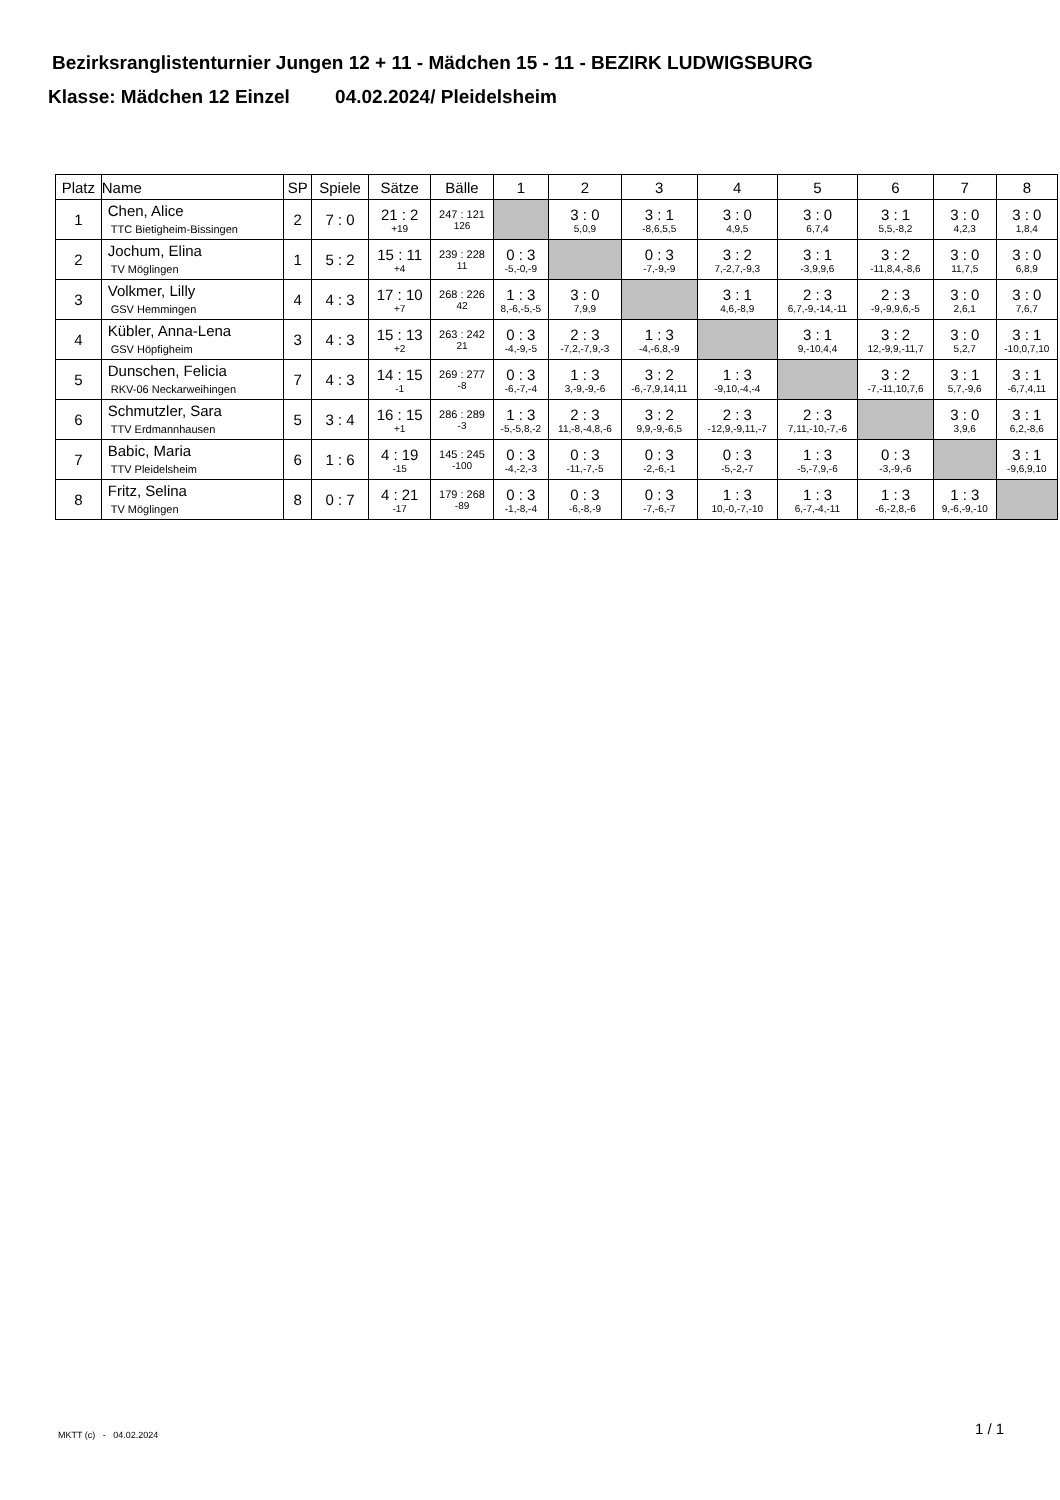Bezirksranglistenturnier Jungen 12 + 11 - Mädchen 15 - 11 - BEZIRK LUDWIGSBURG
Klasse: Mädchen 12 Einzel 04.02.2024/ Pleidelsheim
| Platz | Name | SP | Spiele | Sätze | Bälle | 1 | 2 | 3 | 4 | 5 | 6 | 7 | 8 |
| --- | --- | --- | --- | --- | --- | --- | --- | --- | --- | --- | --- | --- | --- |
| 1 | Chen, Alice TTC Bietigheim-Bissingen | 2 | 7 : 0 | 21 : 2 +19 | 247 : 121 126 | | 3 : 0 5,0,9 | 3 : 1 -8,6,5,5 | 3 : 0 4,9,5 | 3 : 0 6,7,4 | 3 : 1 5,5,-8,2 | 3 : 0 4,2,3 | 3 : 0 1,8,4 |
| 2 | Jochum, Elina TV Möglingen | 1 | 5 : 2 | 15 : 11 +4 | 239 : 228 11 | 0 : 3 -5,-0,-9 | | 0 : 3 -7,-9,-9 | 3 : 2 7,-2,7,-9,3 | 3 : 1 -3,9,9,6 | 3 : 2 -11,8,4,-8,6 | 3 : 0 11,7,5 | 3 : 0 6,8,9 |
| 3 | Volkmer, Lilly GSV Hemmingen | 4 | 4 : 3 | 17 : 10 +7 | 268 : 226 42 | 1 : 3 8,-6,-5,-5 | 3 : 0 7,9,9 | | 3 : 1 4,6,-8,9 | 2 : 3 6,7,-9,-14,-11 | 2 : 3 -9,-9,9,6,-5 | 3 : 0 2,6,1 | 3 : 0 7,6,7 |
| 4 | Kübler, Anna-Lena GSV Höpfigheim | 3 | 4 : 3 | 15 : 13 +2 | 263 : 242 21 | 0 : 3 -4,-9,-5 | 2 : 3 -7,2,-7,9,-3 | 1 : 3 -4,-6,8,-9 | | 3 : 1 9,-10,4,4 | 3 : 2 12,-9,9,-11,7 | 3 : 0 5,2,7 | 3 : 1 -10,0,7,10 |
| 5 | Dunschen, Felicia RKV-06 Neckarweihingen | 7 | 4 : 3 | 14 : 15 -1 | 269 : 277 -8 | 0 : 3 -6,-7,-4 | 1 : 3 3,-9,-9,-6 | 3 : 2 -6,-7,9,14,11 | 1 : 3 -9,10,-4,-4 | | 3 : 2 -7,-11,10,7,6 | 3 : 1 5,7,-9,6 | 3 : 1 -6,7,4,11 |
| 6 | Schmutzler, Sara TTV Erdmannhausen | 5 | 3 : 4 | 16 : 15 +1 | 286 : 289 -3 | 1 : 3 -5,-5,8,-2 | 2 : 3 11,-8,-4,8,-6 | 3 : 2 9,9,-9,-6,5 | 2 : 3 -12,9,-9,11,-7 | 2 : 3 7,11,-10,-7,-6 | | 3 : 0 3,9,6 | 3 : 1 6,2,-8,6 |
| 7 | Babic, Maria TTV Pleidelsheim | 6 | 1 : 6 | 4 : 19 -15 | 145 : 245 -100 | 0 : 3 -4,-2,-3 | 0 : 3 -11,-7,-5 | 0 : 3 -2,-6,-1 | 0 : 3 -5,-2,-7 | 1 : 3 -5,-7,9,-6 | 0 : 3 -3,-9,-6 | | 3 : 1 -9,6,9,10 |
| 8 | Fritz, Selina TV Möglingen | 8 | 0 : 7 | 4 : 21 -17 | 179 : 268 -89 | 0 : 3 -1,-8,-4 | 0 : 3 -6,-8,-9 | 0 : 3 -7,-6,-7 | 1 : 3 10,-0,-7,-10 | 1 : 3 6,-7,-4,-11 | 1 : 3 -6,-2,8,-6 | 1 : 3 9,-6,-9,-10 | |
MKTT (c) - 04.02.2024 1 / 1